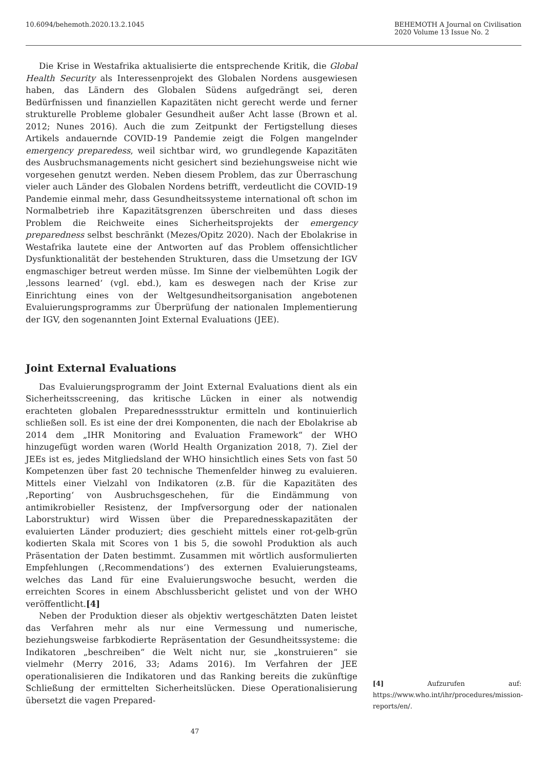10.6094/behemoth.2020.13.2.1045
BEHEMOTH A Journal on Civilisation
2020 Volume 13 Issue No. 2
Die Krise in Westafrika aktualisierte die entsprechende Kritik, die Global Health Security als Interessenprojekt des Globalen Nordens ausgewiesen haben, das Ländern des Globalen Südens aufgedrängt sei, deren Bedürfnissen und finanziellen Kapazitäten nicht gerecht werde und ferner strukturelle Probleme globaler Gesundheit außer Acht lasse (Brown et al. 2012; Nunes 2016). Auch die zum Zeitpunkt der Fertigstellung dieses Artikels andauernde COVID-19 Pandemie zeigt die Folgen mangelnder emergency preparedess, weil sichtbar wird, wo grundlegende Kapazitäten des Ausbruchsmanagements nicht gesichert sind beziehungsweise nicht wie vorgesehen genutzt werden. Neben diesem Problem, das zur Überraschung vieler auch Länder des Globalen Nordens betrifft, verdeutlicht die COVID-19 Pandemie einmal mehr, dass Gesundheitssysteme international oft schon im Normalbetrieb ihre Kapazitätsgrenzen überschreiten und dass dieses Problem die Reichweite eines Sicherheitsprojekts der emergency preparedness selbst beschränkt (Mezes/Opitz 2020). Nach der Ebolakrise in Westafrika lautete eine der Antworten auf das Problem offensichtlicher Dysfunktionalität der bestehenden Strukturen, dass die Umsetzung der IGV engmaschiger betreut werden müsse. Im Sinne der vielbemühten Logik der ‚lessons learned‘ (vgl. ebd.), kam es deswegen nach der Krise zur Einrichtung eines von der Weltgesundheitsorganisation angebotenen Evaluierungsprogramms zur Überprüfung der nationalen Implementierung der IGV, den sogenannten Joint External Evaluations (JEE).
Joint External Evaluations
Das Evaluierungsprogramm der Joint External Evaluations dient als ein Sicherheitsscreening, das kritische Lücken in einer als notwendig erachteten globalen Preparednessstruktur ermitteln und kontinuierlich schließen soll. Es ist eine der drei Komponenten, die nach der Ebolakrise ab 2014 dem „IHR Monitoring and Evaluation Framework“ der WHO hinzugefügt worden waren (World Health Organization 2018, 7). Ziel der JEEs ist es, jedes Mitgliedsland der WHO hinsichtlich eines Sets von fast 50 Kompetenzen über fast 20 technische Themenfelder hinweg zu evaluieren. Mittels einer Vielzahl von Indikatoren (z.B. für die Kapazitäten des ‚Reporting‘ von Ausbruchsgeschehen, für die Eindämmung von antimikrobieller Resistenz, der Impfversorgung oder der nationalen Laborstruktur) wird Wissen über die Preparednesskapazitäten der evaluierten Länder produziert; dies geschieht mittels einer rot-gelb-grün kodierten Skala mit Scores von 1 bis 5, die sowohl Produktion als auch Präsentation der Daten bestimmt. Zusammen mit wörtlich ausformulierten Empfehlungen (‚Recommendations‘) des externen Evaluierungsteams, welches das Land für eine Evaluierungswoche besucht, werden die erreichten Scores in einem Abschlussbericht gelistet und von der WHO veröffentlicht.[4]
Neben der Produktion dieser als objektiv wertgeschätzten Daten leistet das Verfahren mehr als nur eine Vermessung und numerische, beziehungsweise farbkodierte Repräsentation der Gesundheitssysteme: die Indikatoren „beschreiben“ die Welt nicht nur, sie „konstruieren“ sie vielmehr (Merry 2016, 33; Adams 2016). Im Verfahren der JEE operationalisieren die Indikatoren und das Ranking bereits die zukünftige Schließung der ermittelten Sicherheitslücken. Diese Operationalisierung übersetzt die vagen Prepared-
[4] Aufzurufen auf: https://www.who.int/ihr/procedures/mission-reports/en/.
47